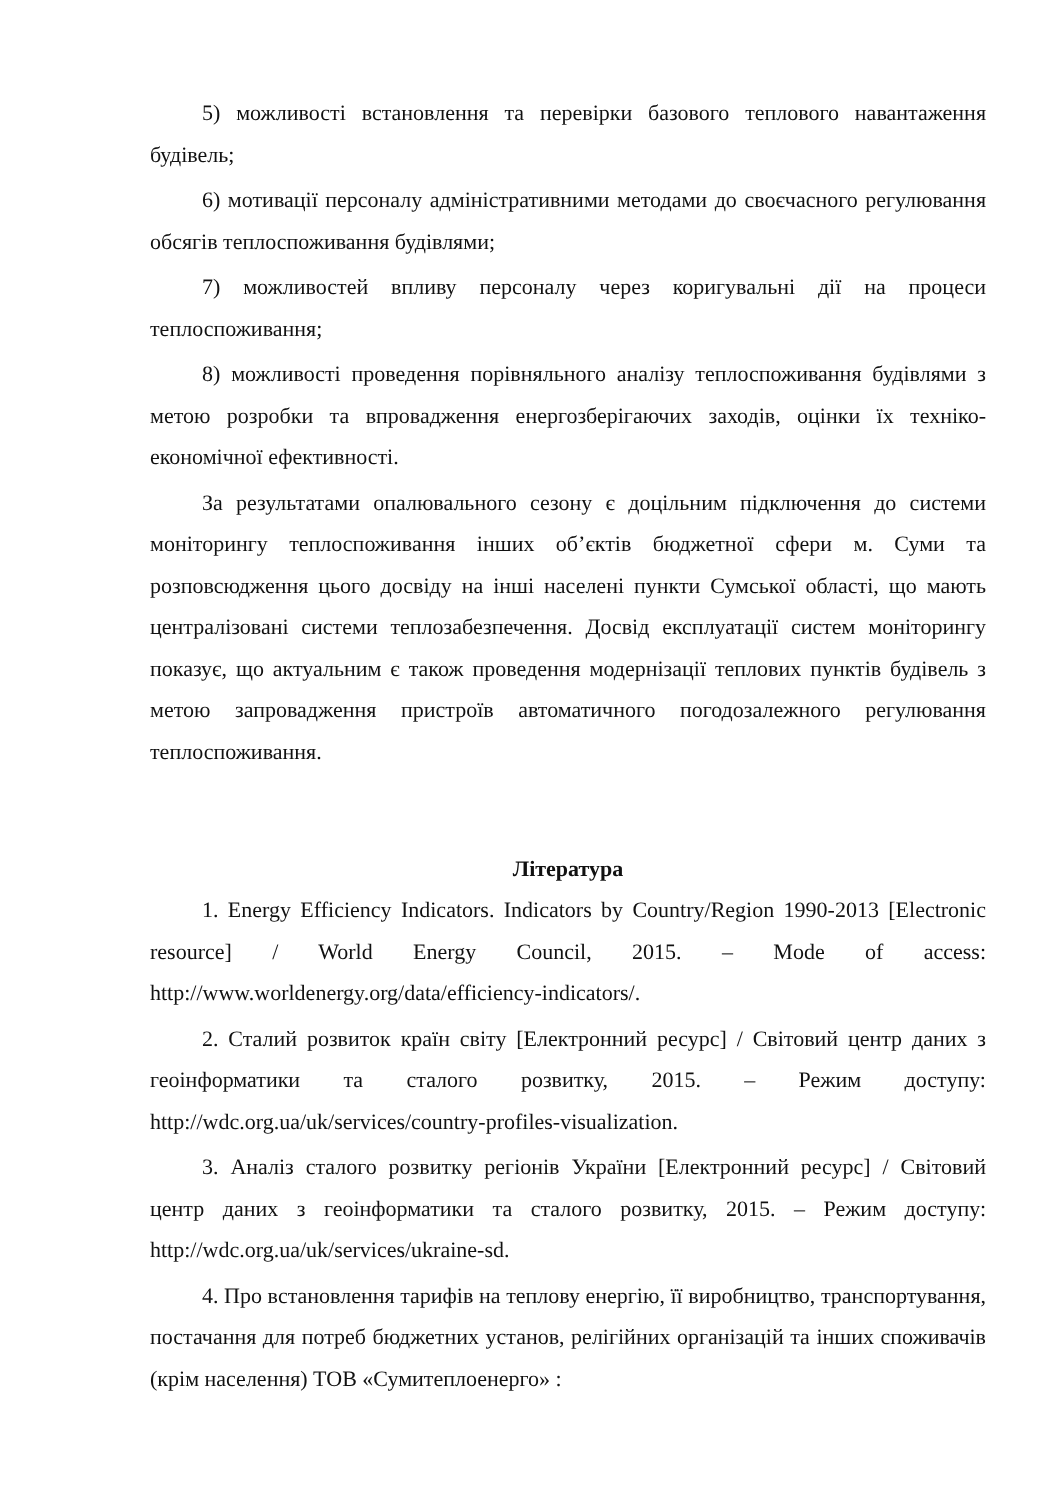5) можливості встановлення та перевірки базового теплового навантаження будівель;
6) мотивації персоналу адміністративними методами до своєчасного регулювання обсягів теплоспоживання будівлями;
7) можливостей впливу персоналу через коригувальні дії на процеси теплоспоживання;
8) можливості проведення порівняльного аналізу теплоспоживання будівлями з метою розробки та впровадження енергозберігаючих заходів, оцінки їх техніко-економічної ефективності.
За результатами опалювального сезону є доцільним підключення до системи моніторингу теплоспоживання інших об’єктів бюджетної сфери м. Суми та розповсюдження цього досвіду на інші населені пункти Сумської області, що мають централізовані системи теплозабезпечення. Досвід експлуатації систем моніторингу показує, що актуальним є також проведення модернізації теплових пунктів будівель з метою запровадження пристроїв автоматичного погодозалежного регулювання теплоспоживання.
Література
1. Energy Efficiency Indicators. Indicators by Country/Region 1990-2013 [Electronic resource] / World Energy Council, 2015. – Mode of access: http://www.worldenergy.org/data/efficiency-indicators/.
2. Сталий розвиток країн світу [Електронний ресурс] / Світовий центр даних з геоінформатики та сталого розвитку, 2015. – Режим доступу: http://wdc.org.ua/uk/services/country-profiles-visualization.
3. Аналіз сталого розвитку регіонів України [Електронний ресурс] / Світовий центр даних з геоінформатики та сталого розвитку, 2015. – Режим доступу: http://wdc.org.ua/uk/services/ukraine-sd.
4. Про встановлення тарифів на теплову енергію, її виробництво, транспортування, постачання для потреб бюджетних установ, релігійних організацій та інших споживачів (крім населення) ТОВ «Сумитеплоенерго» :